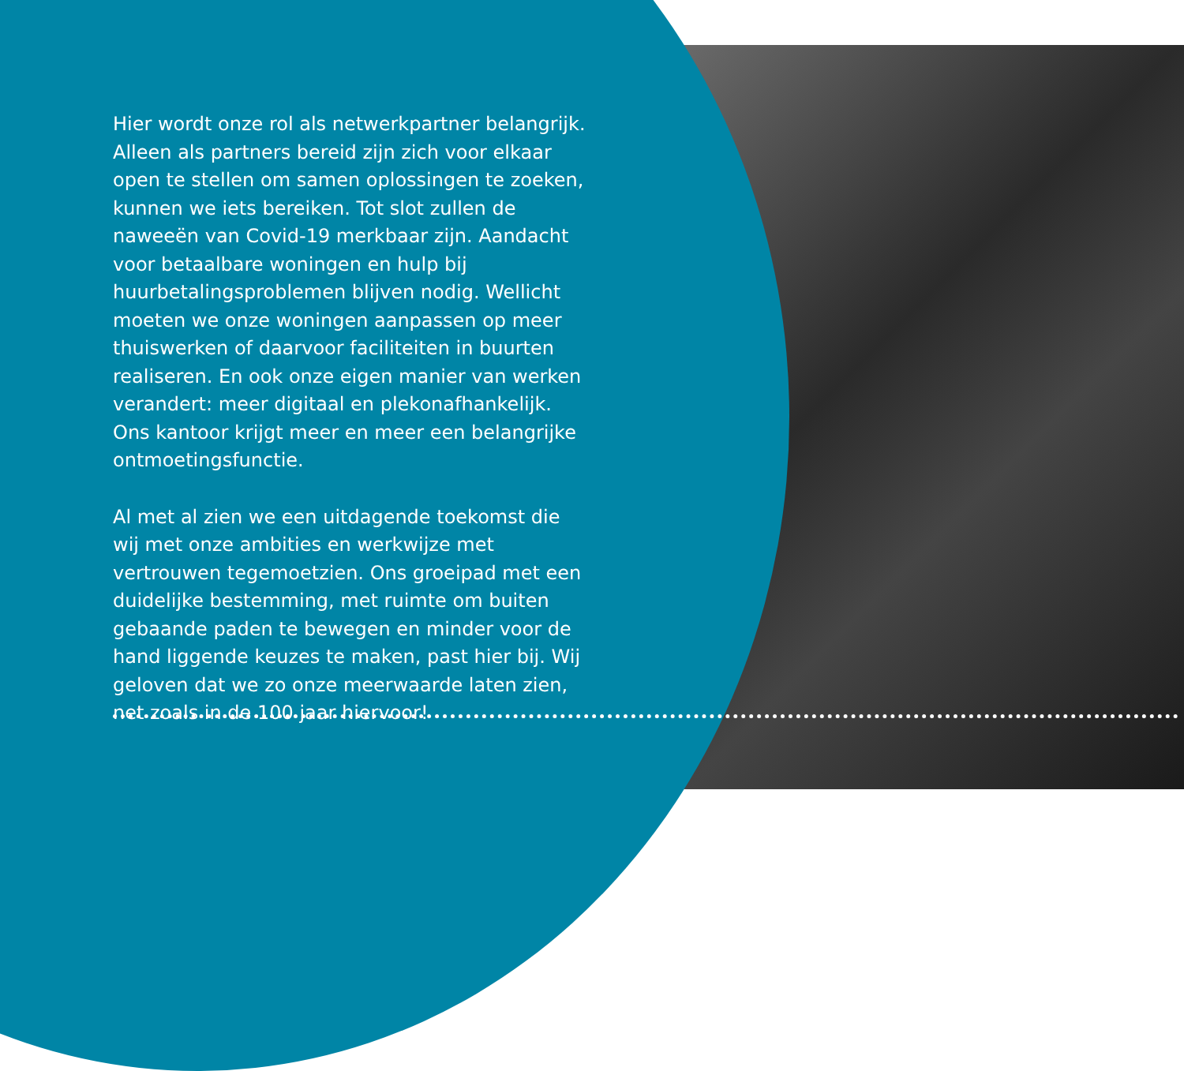Hier wordt onze rol als netwerkpartner belangrijk. Alleen als partners bereid zijn zich voor elkaar open te stellen om samen oplossingen te zoeken, kunnen we iets bereiken. Tot slot zullen de naweeën van Covid-19 merkbaar zijn. Aandacht voor betaalbare woningen en hulp bij huurbetalingsproblemen blijven nodig. Wellicht moeten we onze woningen aanpassen op meer thuiswerken of daarvoor faciliteiten in buurten realiseren. En ook onze eigen manier van werken verandert: meer digitaal en plekonafhankelijk. Ons kantoor krijgt meer en meer een belangrijke ontmoetingsfunctie.
Al met al zien we een uitdagende toekomst die wij met onze ambities en werkwijze met vertrouwen tegemoetzien. Ons groeipad met een duidelijke bestemming, met ruimte om buiten gebaande paden te bewegen en minder voor de hand liggende keuzes te maken, past hier bij. Wij geloven dat we zo onze meerwaarde laten zien, net zoals in de 100 jaar hiervoor!